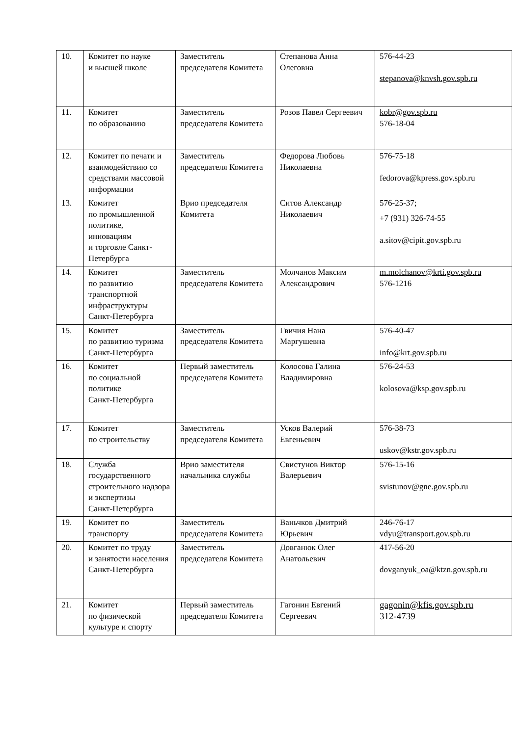| 10. | Комитет по науке и высшей школе | Заместитель председателя Комитета | Степанова Анна Олеговна | 576-44-23 stepanova@knvsh.gov.spb.ru |
| 11. | Комитет по образованию | Заместитель председателя Комитета | Розов Павел Сергеевич | kobr@gov.spb.ru 576-18-04 |
| 12. | Комитет по печати и взаимодействию со средствами массовой информации | Заместитель председателя Комитета | Федорова Любовь Николаевна | 576-75-18 fedorova@kpress.gov.spb.ru |
| 13. | Комитет по промышленной политике, инновациям и торговле Санкт-Петербурга | Врио председателя Комитета | Ситов Александр Николаевич | 576-25-37; +7 (931) 326-74-55 a.sitov@cipit.gov.spb.ru |
| 14. | Комитет по развитию транспортной инфраструктуры Санкт-Петербурга | Заместитель председателя Комитета | Молчанов Максим Александрович | m.molchanov@krti.gov.spb.ru 576-1216 |
| 15. | Комитет по развитию туризма Санкт-Петербурга | Заместитель председателя Комитета | Гвичия Нана Маргушевна | 576-40-47 info@krt.gov.spb.ru |
| 16. | Комитет по социальной политике Санкт-Петербурга | Первый заместитель председателя Комитета | Колосова Галина Владимировна | 576-24-53 kolosova@ksp.gov.spb.ru |
| 17. | Комитет по строительству | Заместитель председателя Комитета | Усков Валерий Евгеньевич | 576-38-73 uskov@kstr.gov.spb.ru |
| 18. | Служба государственного строительного надзора и экспертизы Санкт-Петербурга | Врио заместителя начальника службы | Свистунов Виктор Валерьевич | 576-15-16 svistunov@gne.gov.spb.ru |
| 19. | Комитет по транспорту | Заместитель председателя Комитета | Ваньчков Дмитрий Юрьевич | 246-76-17 vdyu@transport.gov.spb.ru |
| 20. | Комитет по труду и занятости населения Санкт-Петербурга | Заместитель председателя Комитета | Довганюк Олег Анатольевич | 417-56-20 dovganyuk_oa@ktzn.gov.spb.ru |
| 21. | Комитет по физической культуре и спорту | Первый заместитель председателя Комитета | Гагонин Евгений Сергеевич | gagonin@kfis.gov.spb.ru 312-4739 |